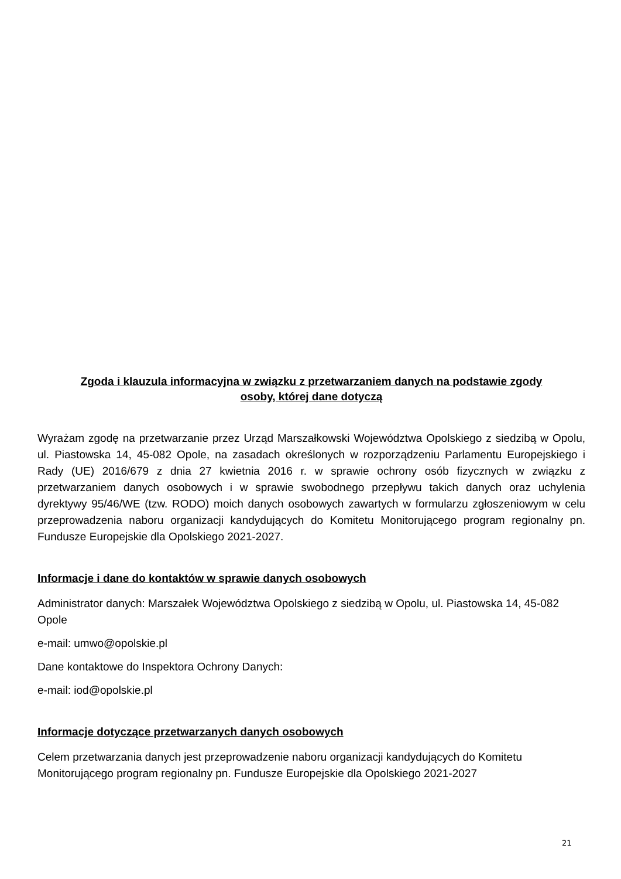Zgoda i klauzula informacyjna w związku z przetwarzaniem danych na podstawie zgody
osoby, której dane dotyczą
Wyrażam zgodę na przetwarzanie przez Urząd Marszałkowski Województwa Opolskiego z siedzibą w Opolu, ul. Piastowska 14, 45-082 Opole, na zasadach określonych w rozporządzeniu Parlamentu Europejskiego i Rady (UE) 2016/679 z dnia 27 kwietnia 2016 r. w sprawie ochrony osób fizycznych w związku z przetwarzaniem danych osobowych i w sprawie swobodnego przepływu takich danych oraz uchylenia dyrektywy 95/46/WE (tzw. RODO) moich danych osobowych zawartych w formularzu zgłoszeniowym w celu przeprowadzenia naboru organizacji kandydujących do Komitetu Monitorującego program regionalny pn. Fundusze Europejskie dla Opolskiego 2021-2027.
Informacje i dane do kontaktów w sprawie danych osobowych
Administrator danych: Marszałek Województwa Opolskiego z siedzibą w Opolu, ul. Piastowska 14, 45-082 Opole
e-mail: umwo@opolskie.pl
Dane kontaktowe do Inspektora Ochrony Danych:
e-mail: iod@opolskie.pl
Informacje dotyczące przetwarzanych danych osobowych
Celem przetwarzania danych jest przeprowadzenie naboru organizacji kandydujących do Komitetu Monitorującego program regionalny pn. Fundusze Europejskie dla Opolskiego 2021-2027
21